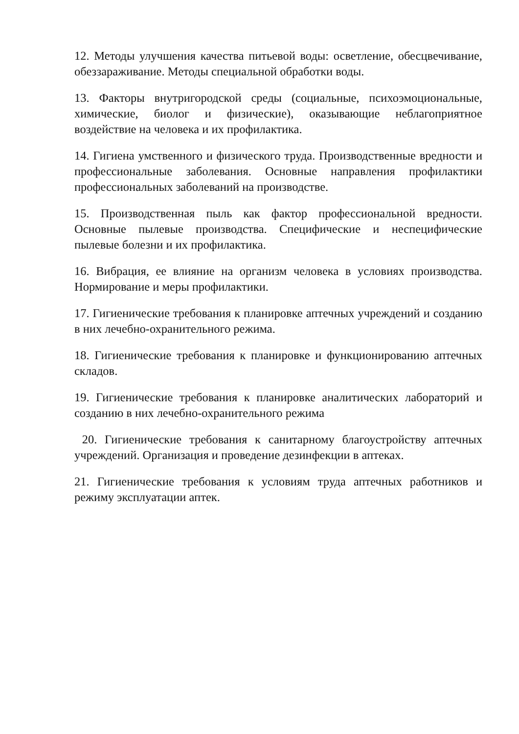12. Методы улучшения качества питьевой воды: осветление, обесцвечивание, обеззараживание. Методы специальной обработки воды.
13. Факторы внутригородской среды (социальные, психоэмоциональные, химические, биолог и физические), оказывающие неблагоприятное воздействие на человека и их профилактика.
14. Гигиена умственного и физического труда. Производственные вредности и профессиональные заболевания. Основные направления профилактики профессиональных заболеваний на производстве.
15. Производственная пыль как фактор профессиональной вредности. Основные пылевые производства. Специфические и неспецифические пылевые болезни и их профилактика.
16. Вибрация, ее влияние на организм человека в условиях производства. Нормирование и меры профилактики.
17. Гигиенические требования к планировке аптечных учреждений и созданию в них лечебно-охранительного режима.
18. Гигиенические требования к планировке и функционированию аптечных складов.
19. Гигиенические требования к планировке аналитических лабораторий и созданию в них лечебно-охранительного режима
20. Гигиенические требования к санитарному благоустройству аптечных учреждений. Организация и проведение дезинфекции в аптеках.
21. Гигиенические требования к условиям труда аптечных работников и режиму эксплуатации аптек.